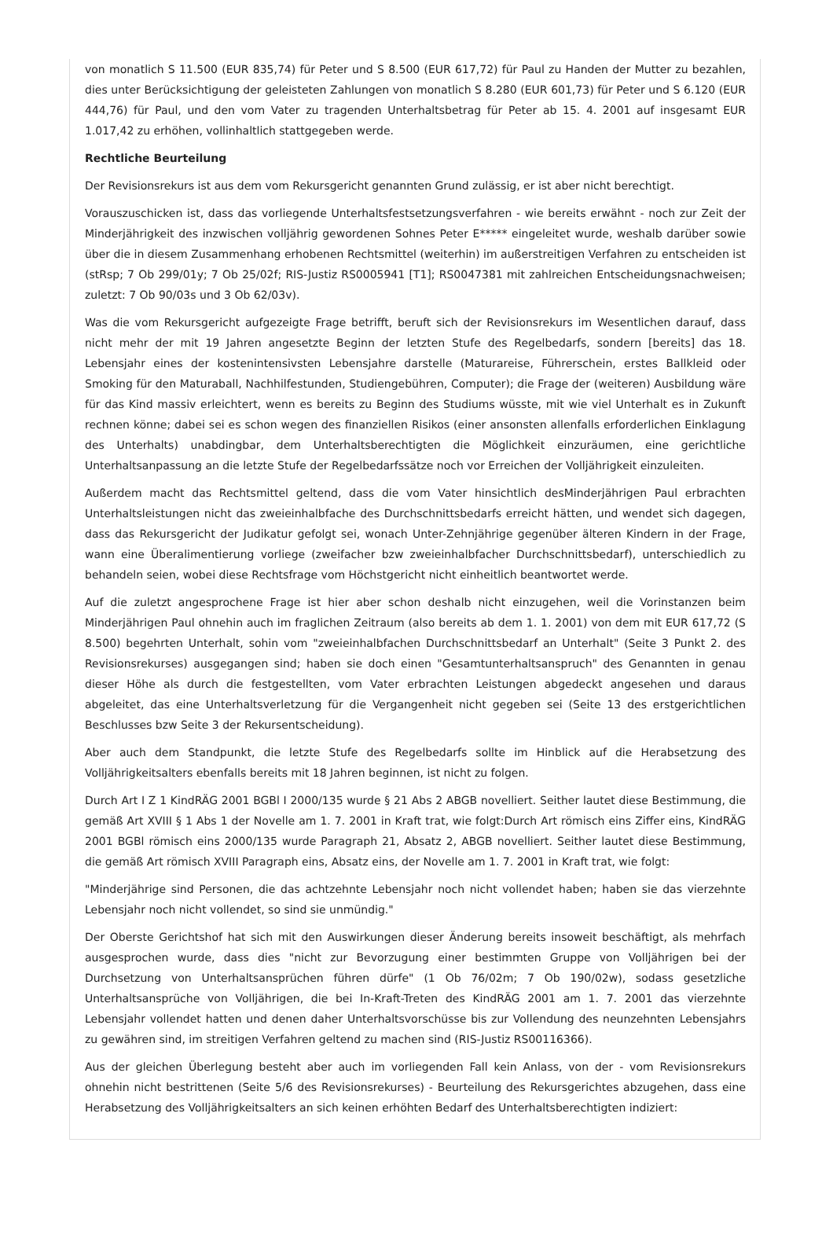von monatlich S 11.500 (EUR 835,74) für Peter und S 8.500 (EUR 617,72) für Paul zu Handen der Mutter zu bezahlen, dies unter Berücksichtigung der geleisteten Zahlungen von monatlich S 8.280 (EUR 601,73) für Peter und S 6.120 (EUR 444,76) für Paul, und den vom Vater zu tragenden Unterhaltsbetrag für Peter ab 15. 4. 2001 auf insgesamt EUR 1.017,42 zu erhöhen, vollinhaltlich stattgegeben werde.
Rechtliche Beurteilung
Der Revisionsrekurs ist aus dem vom Rekursgericht genannten Grund zulässig, er ist aber nicht berechtigt.
Vorauszuschicken ist, dass das vorliegende Unterhaltsfestsetzungsverfahren - wie bereits erwähnt - noch zur Zeit der Minderjährigkeit des inzwischen volljährig gewordenen Sohnes Peter E***** eingeleitet wurde, weshalb darüber sowie über die in diesem Zusammenhang erhobenen Rechtsmittel (weiterhin) im außerstreitigen Verfahren zu entscheiden ist (stRsp; 7 Ob 299/01y; 7 Ob 25/02f; RIS-Justiz RS0005941 [T1]; RS0047381 mit zahlreichen Entscheidungsnachweisen; zuletzt: 7 Ob 90/03s und 3 Ob 62/03v).
Was die vom Rekursgericht aufgezeigte Frage betrifft, beruft sich der Revisionsrekurs im Wesentlichen darauf, dass nicht mehr der mit 19 Jahren angesetzte Beginn der letzten Stufe des Regelbedarfs, sondern [bereits] das 18. Lebensjahr eines der kostenintensivsten Lebensjahre darstelle (Maturareise, Führerschein, erstes Ballkleid oder Smoking für den Maturaball, Nachhilfestunden, Studiengebühren, Computer); die Frage der (weiteren) Ausbildung wäre für das Kind massiv erleichtert, wenn es bereits zu Beginn des Studiums wüsste, mit wie viel Unterhalt es in Zukunft rechnen könne; dabei sei es schon wegen des finanziellen Risikos (einer ansonsten allenfalls erforderlichen Einklagung des Unterhalts) unabdingbar, dem Unterhaltsberechtigten die Möglichkeit einzuräumen, eine gerichtliche Unterhaltsanpassung an die letzte Stufe der Regelbedarfssätze noch vor Erreichen der Volljährigkeit einzuleiten.
Außerdem macht das Rechtsmittel geltend, dass die vom Vater hinsichtlich desMinderjährigen Paul erbrachten Unterhaltsleistungen nicht das zweieinhalbfache des Durchschnittsbedarfs erreicht hätten, und wendet sich dagegen, dass das Rekursgericht der Judikatur gefolgt sei, wonach Unter-Zehnjährige gegenüber älteren Kindern in der Frage, wann eine Überalimentierung vorliege (zweifacher bzw zweieinhalbfacher Durchschnittsbedarf), unterschiedlich zu behandeln seien, wobei diese Rechtsfrage vom Höchstgericht nicht einheitlich beantwortet werde.
Auf die zuletzt angesprochene Frage ist hier aber schon deshalb nicht einzugehen, weil die Vorinstanzen beim Minderjährigen Paul ohnehin auch im fraglichen Zeitraum (also bereits ab dem 1. 1. 2001) von dem mit EUR 617,72 (S 8.500) begehrten Unterhalt, sohin vom "zweieinhalbfachen Durchschnittsbedarf an Unterhalt" (Seite 3 Punkt 2. des Revisionsrekurses) ausgegangen sind; haben sie doch einen "Gesamtunterhaltsanspruch" des Genannten in genau dieser Höhe als durch die festgestellten, vom Vater erbrachten Leistungen abgedeckt angesehen und daraus abgeleitet, das eine Unterhaltsverletzung für die Vergangenheit nicht gegeben sei (Seite 13 des erstgerichtlichen Beschlusses bzw Seite 3 der Rekursentscheidung).
Aber auch dem Standpunkt, die letzte Stufe des Regelbedarfs sollte im Hinblick auf die Herabsetzung des Volljährigkeitsalters ebenfalls bereits mit 18 Jahren beginnen, ist nicht zu folgen.
Durch Art I Z 1 KindRÄG 2001 BGBl I 2000/135 wurde § 21 Abs 2 ABGB novelliert. Seither lautet diese Bestimmung, die gemäß Art XVIII § 1 Abs 1 der Novelle am 1. 7. 2001 in Kraft trat, wie folgt:Durch Art römisch eins Ziffer eins, KindRÄG 2001 BGBl römisch eins 2000/135 wurde Paragraph 21, Absatz 2, ABGB novelliert. Seither lautet diese Bestimmung, die gemäß Art römisch XVIII Paragraph eins, Absatz eins, der Novelle am 1. 7. 2001 in Kraft trat, wie folgt:
"Minderjährige sind Personen, die das achtzehnte Lebensjahr noch nicht vollendet haben; haben sie das vierzehnte Lebensjahr noch nicht vollendet, so sind sie unmündig."
Der Oberste Gerichtshof hat sich mit den Auswirkungen dieser Änderung bereits insoweit beschäftigt, als mehrfach ausgesprochen wurde, dass dies "nicht zur Bevorzugung einer bestimmten Gruppe von Volljährigen bei der Durchsetzung von Unterhaltsansprüchen führen dürfe" (1 Ob 76/02m; 7 Ob 190/02w), sodass gesetzliche Unterhaltsansprüche von Volljährigen, die bei In-Kraft-Treten des KindRÄG 2001 am 1. 7. 2001 das vierzehnte Lebensjahr vollendet hatten und denen daher Unterhaltsvorschüsse bis zur Vollendung des neunzehnten Lebensjahrs zu gewähren sind, im streitigen Verfahren geltend zu machen sind (RIS-Justiz RS00116366).
Aus der gleichen Überlegung besteht aber auch im vorliegenden Fall kein Anlass, von der - vom Revisionsrekurs ohnehin nicht bestrittenen (Seite 5/6 des Revisionsrekurses) - Beurteilung des Rekursgerichtes abzugehen, dass eine Herabsetzung des Volljährigkeitsalters an sich keinen erhöhten Bedarf des Unterhaltsberechtigten indiziert: